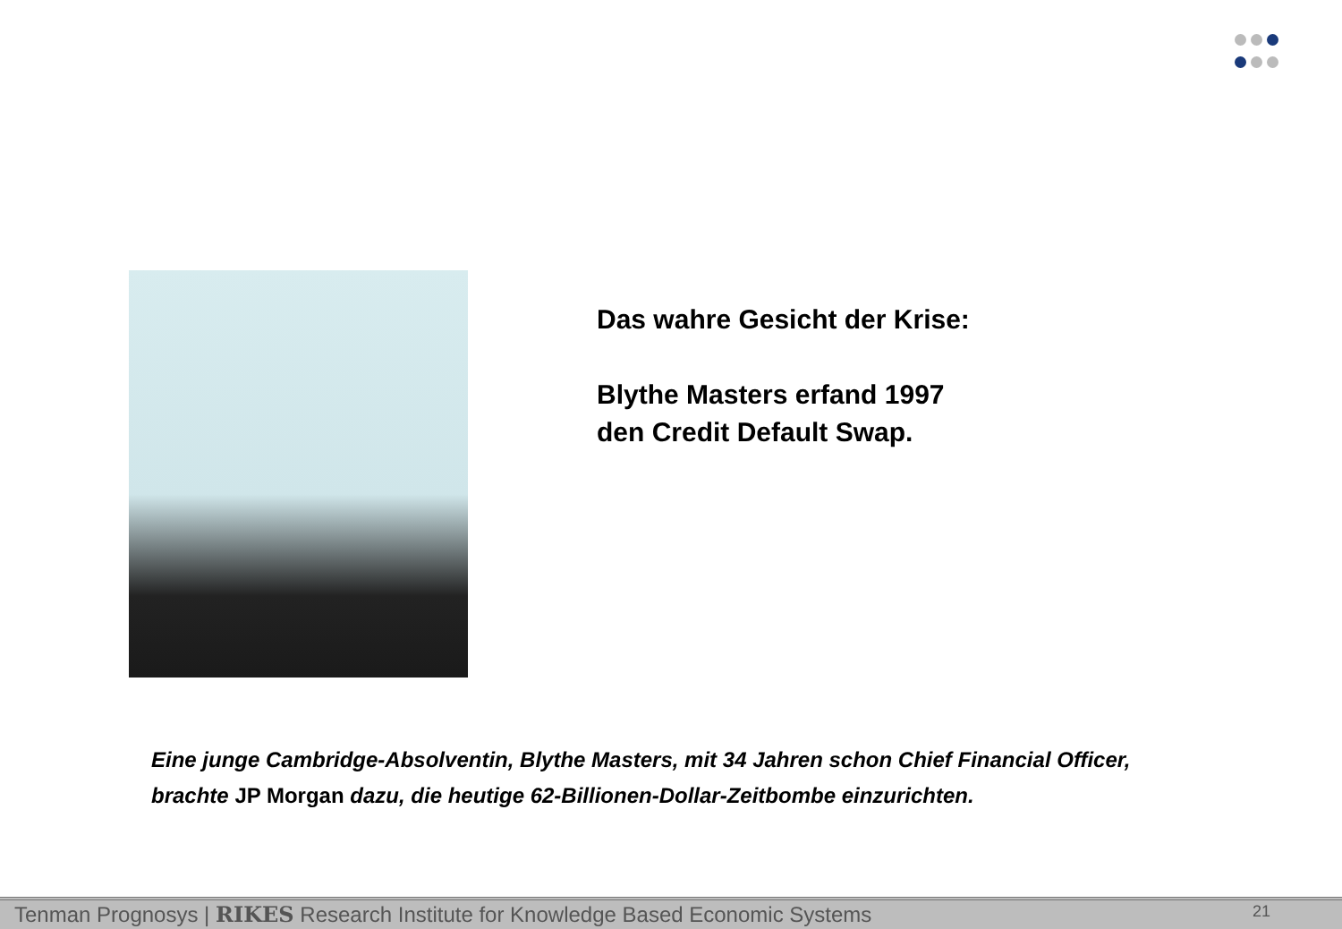Das wahre Gesicht der Krise:
Blythe Masters erfand 1997
den Credit Default Swap.
Eine junge Cambridge-Absolventin, Blythe Masters, mit 34 Jahren schon Chief Financial Officer,
brachte JP Morgan dazu, die heutige 62-Billionen-Dollar-Zeitbombe einzurichten.
Tenman Prognosys | RIKES Research Institute for Knowledge Based Economic Systems 21